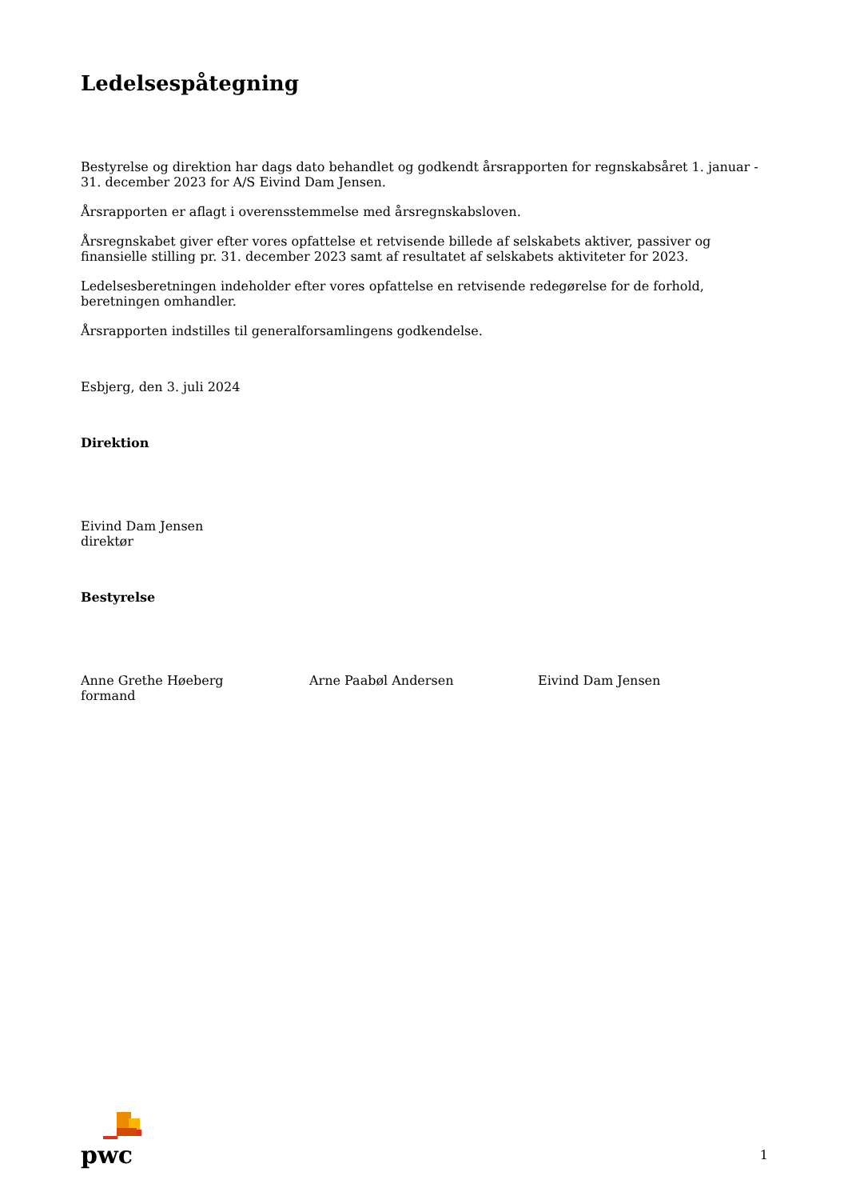Ledelsespåtegning
Bestyrelse og direktion har dags dato behandlet og godkendt årsrapporten for regnskabsåret 1. januar - 31. december 2023 for A/S Eivind Dam Jensen.
Årsrapporten er aflagt i overensstemmelse med årsregnskabsloven.
Årsregnskabet giver efter vores opfattelse et retvisende billede af selskabets aktiver, passiver og finansielle stilling pr. 31. december 2023 samt af resultatet af selskabets aktiviteter for 2023.
Ledelsesberetningen indeholder efter vores opfattelse en retvisende redegørelse for de forhold, beretningen omhandler.
Årsrapporten indstilles til generalforsamlingens godkendelse.
Esbjerg, den 3. juli 2024
Direktion
Eivind Dam Jensen
direktør
Bestyrelse
Anne Grethe Høeberg
formand
Arne Paabøl Andersen Eivind Dam Jensen
pwc
1